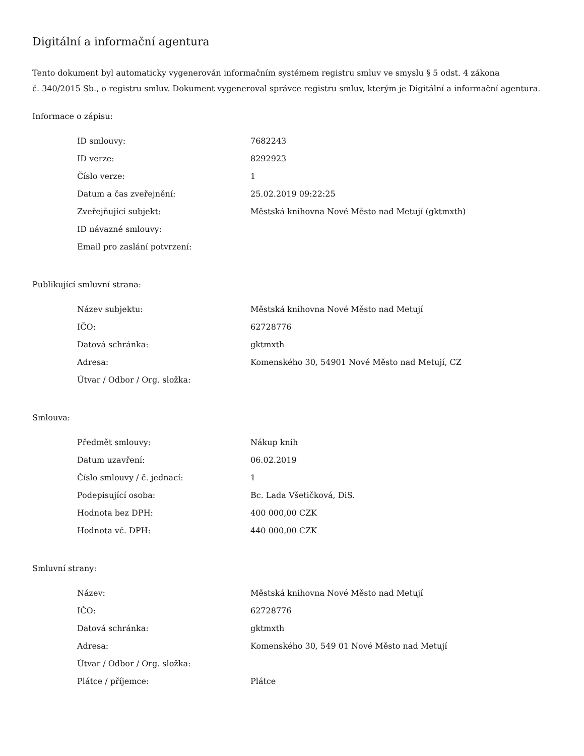Digitální a informační agentura
Tento dokument byl automaticky vygenerován informačním systémem registru smluv ve smyslu § 5 odst. 4 zákona
č. 340/2015 Sb., o registru smluv. Dokument vygeneroval správce registru smluv, kterým je Digitální a informační agentura.
Informace o zápisu:
| ID smlouvy: | 7682243 |
| ID verze: | 8292923 |
| Číslo verze: | 1 |
| Datum a čas zveřejnění: | 25.02.2019 09:22:25 |
| Zveřejňující subjekt: | Městská knihovna Nové Město nad Metují (gktmxth) |
| ID návazné smlouvy: | |
| Email pro zaslání potvrzení: | |
Publikující smluvní strana:
| Název subjektu: | Městská knihovna Nové Město nad Metují |
| IČO: | 62728776 |
| Datová schránka: | gktmxth |
| Adresa: | Komenského 30, 54901 Nové Město nad Metují, CZ |
| Útvar / Odbor / Org. složka: | |
Smlouva:
| Předmět smlouvy: | Nákup knih |
| Datum uzavření: | 06.02.2019 |
| Číslo smlouvy / č. jednací: | 1 |
| Podepisující osoba: | Bc. Lada Všetičková, DiS. |
| Hodnota bez DPH: | 400 000,00 CZK |
| Hodnota vč. DPH: | 440 000,00 CZK |
Smluvní strany:
| Název: | Městská knihovna Nové Město nad Metují |
| IČO: | 62728776 |
| Datová schránka: | gktmxth |
| Adresa: | Komenského 30, 549 01 Nové Město nad Metují |
| Útvar / Odbor / Org. složka: | |
| Plátce / příjemce: | Plátce |